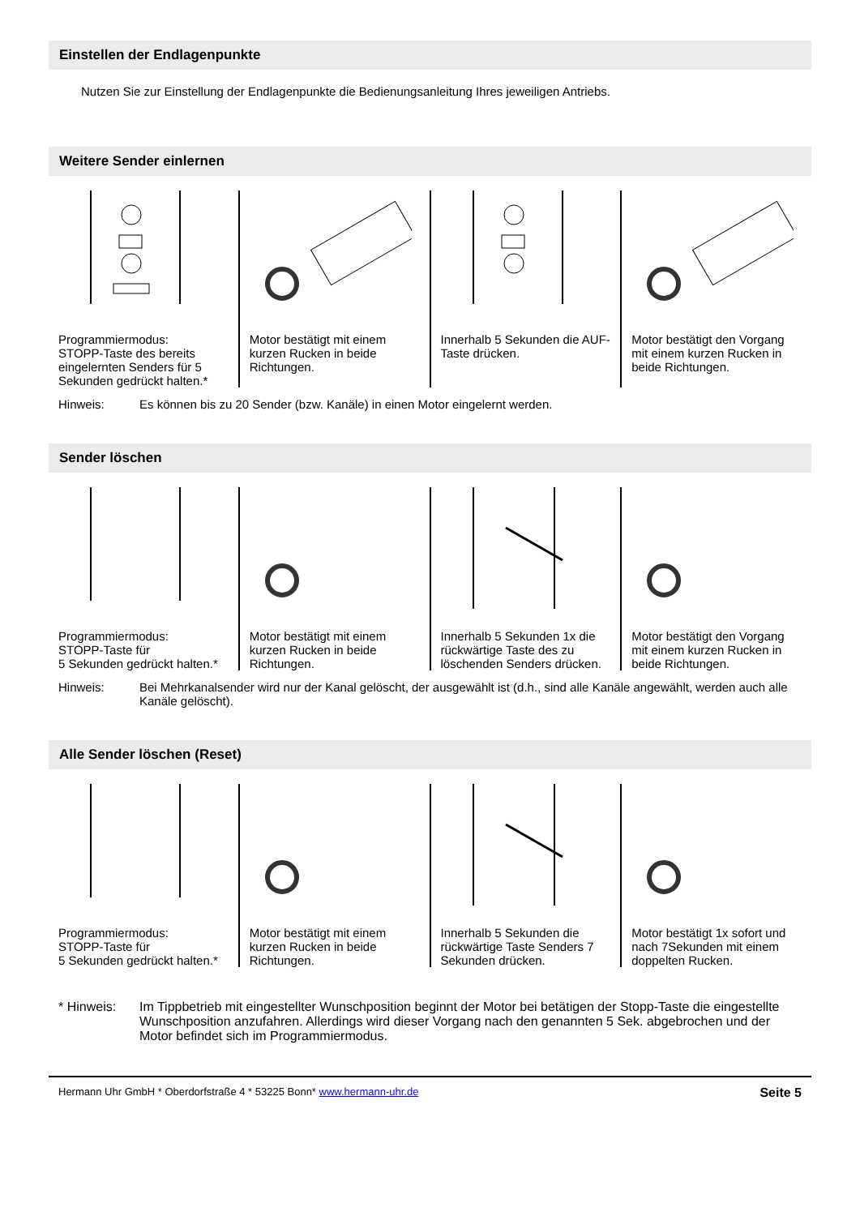Einstellen der Endlagenpunkte
Nutzen Sie zur Einstellung der Endlagenpunkte die Bedienungsanleitung Ihres jeweiligen Antriebs.
Weitere Sender einlernen
Programmiermodus:
STOPP-Taste des bereits eingelernten Senders für 5 Sekunden gedrückt halten.*
Motor bestätigt mit einem kurzen Rucken in beide Richtungen.
Innerhalb 5 Sekunden die AUF-Taste drücken.
Motor bestätigt den Vorgang mit einem kurzen Rucken in beide Richtungen.
Hinweis: Es können bis zu 20 Sender (bzw. Kanäle) in einen Motor eingelernt werden.
Sender löschen
Programmiermodus:
STOPP-Taste für
5 Sekunden gedrückt halten.*
Motor bestätigt mit einem kurzen Rucken in beide Richtungen.
Innerhalb 5 Sekunden 1x die rückwärtige Taste des zu löschenden Senders drücken.
Motor bestätigt den Vorgang mit einem kurzen Rucken in beide Richtungen.
Hinweis: Bei Mehrkanalsender wird nur der Kanal gelöscht, der ausgewählt ist (d.h., sind alle Kanäle angewählt, werden auch alle Kanäle gelöscht).
Alle Sender löschen (Reset)
Programmiermodus:
STOPP-Taste für
5 Sekunden gedrückt halten.*
Motor bestätigt mit einem kurzen Rucken in beide Richtungen.
Innerhalb 5 Sekunden die rückwärtige Taste Senders 7 Sekunden drücken.
Motor bestätigt 1x sofort und nach 7Sekunden mit einem doppelten Rucken.
* Hinweis: Im Tippbetrieb mit eingestellter Wunschposition beginnt der Motor bei betätigen der Stopp-Taste die eingestellte Wunschposition anzufahren. Allerdings wird dieser Vorgang nach den genannten 5 Sek. abgebrochen und der Motor befindet sich im Programmiermodus.
Hermann Uhr GmbH * Oberdorfstraße 4 * 53225 Bonn* www.hermann-uhr.de Seite 5